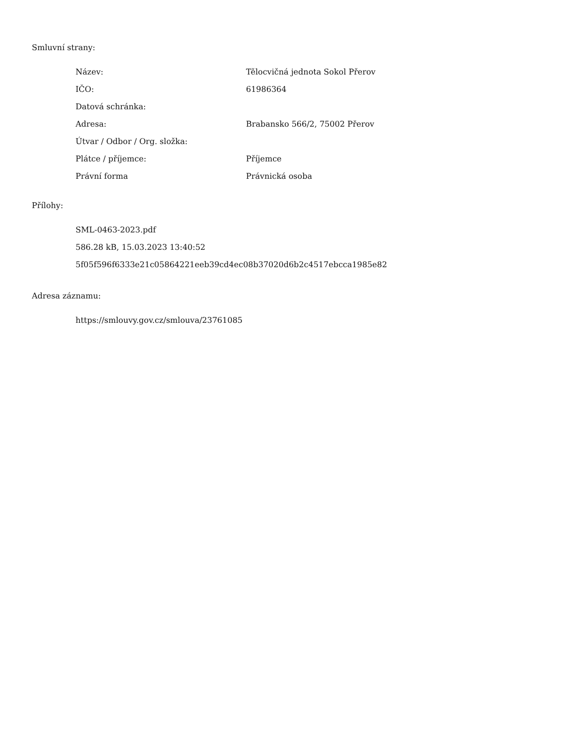Smluvní strany:
| Název: | Tělocvičná jednota Sokol Přerov |
| IČO: | 61986364 |
| Datová schránka: | |
| Adresa: | Brabansko 566/2, 75002 Přerov |
| Útvar / Odbor / Org. složka: | |
| Plátce / příjemce: | Příjemce |
| Právní forma | Právnická osoba |
Přílohy:
SML-0463-2023.pdf
586.28 kB, 15.03.2023 13:40:52
5f05f596f6333e21c05864221eeb39cd4ec08b37020d6b2c4517ebcca1985e82
Adresa záznamu:
https://smlouvy.gov.cz/smlouva/23761085